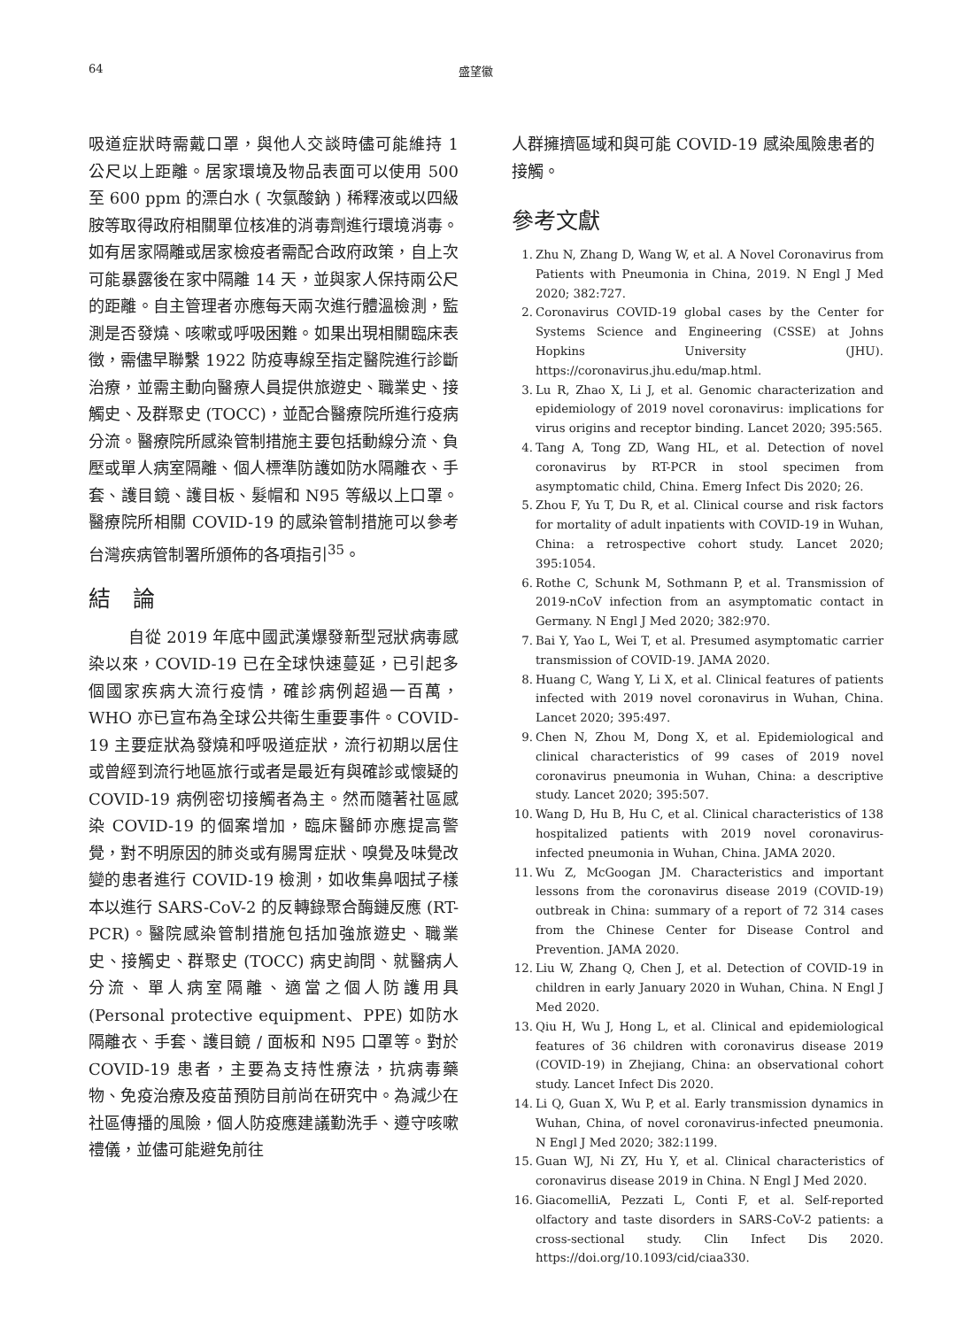64 盛望徽
吸道症狀時需戴口罩，與他人交談時儘可能維持 1 公尺以上距離。居家環境及物品表面可以使用 500 至 600 ppm 的漂白水 ( 次氯酸鈉 ) 稀釋液或以四級胺等取得政府相關單位核准的消毒劑進行環境消毒。如有居家隔離或居家檢疫者需配合政府政策，自上次可能暴露後在家中隔離 14 天，並與家人保持兩公尺的距離。自主管理者亦應每天兩次進行體溫檢測，監測是否發燒、咳嗽或呼吸困難。如果出現相關臨床表徵，需儘早聯繫 1922 防疫專線至指定醫院進行診斷治療，並需主動向醫療人員提供旅遊史、職業史、接觸史、及群聚史 (TOCC)，並配合醫療院所進行疫病分流。醫療院所感染管制措施主要包括動線分流、負壓或單人病室隔離、個人標準防護如防水隔離衣、手套、護目鏡、護目板、髮帽和 N95 等級以上口罩。醫療院所相關 COVID-19 的感染管制措施可以參考台灣疾病管制署所頒佈的各項指引<sup>35</sup>。
結　論
自從 2019 年底中國武漢爆發新型冠狀病毒感染以來，COVID-19 已在全球快速蔓延，已引起多個國家疾病大流行疫情，確診病例超過一百萬，WHO 亦已宣布為全球公共衛生重要事件。COVID-19 主要症狀為發燒和呼吸道症狀，流行初期以居住或曾經到流行地區旅行或者是最近有與確診或懷疑的 COVID-19 病例密切接觸者為主。然而隨著社區感染 COVID-19 的個案增加，臨床醫師亦應提高警覺，對不明原因的肺炎或有腸胃症狀、嗅覺及味覺改變的患者進行 COVID-19 檢測，如收集鼻咽拭子樣本以進行 SARS-CoV-2 的反轉錄聚合酶鏈反應 (RT-PCR)。醫院感染管制措施包括加強旅遊史、職業史、接觸史、群聚史 (TOCC) 病史詢問、就醫病人分流、單人病室隔離、適當之個人防護用具 (Personal protective equipment、PPE) 如防水隔離衣、手套、護目鏡 / 面板和 N95 口罩等。對於 COVID-19 患者，主要為支持性療法，抗病毒藥物、免疫治療及疫苗預防目前尚在研究中。為減少在社區傳播的風險，個人防疫應建議勤洗手、遵守咳嗽禮儀，並儘可能避免前往
人群擁擠區域和與可能 COVID-19 感染風險患者的接觸。
參考文獻
1. Zhu N, Zhang D, Wang W, et al. A Novel Coronavirus from Patients with Pneumonia in China, 2019. N Engl J Med 2020; 382:727.
2. Coronavirus COVID-19 global cases by the Center for Systems Science and Engineering (CSSE) at Johns Hopkins University (JHU). https://coronavirus.jhu.edu/map.html.
3. Lu R, Zhao X, Li J, et al. Genomic characterization and epidemiology of 2019 novel coronavirus: implications for virus origins and receptor binding. Lancet 2020; 395:565.
4. Tang A, Tong ZD, Wang HL, et al. Detection of novel coronavirus by RT-PCR in stool specimen from asymptomatic child, China. Emerg Infect Dis 2020; 26.
5. Zhou F, Yu T, Du R, et al. Clinical course and risk factors for mortality of adult inpatients with COVID-19 in Wuhan, China: a retrospective cohort study. Lancet 2020; 395:1054.
6. Rothe C, Schunk M, Sothmann P, et al. Transmission of 2019-nCoV infection from an asymptomatic contact in Germany. N Engl J Med 2020; 382:970.
7. Bai Y, Yao L, Wei T, et al. Presumed asymptomatic carrier transmission of COVID-19. JAMA 2020.
8. Huang C, Wang Y, Li X, et al. Clinical features of patients infected with 2019 novel coronavirus in Wuhan, China. Lancet 2020; 395:497.
9. Chen N, Zhou M, Dong X, et al. Epidemiological and clinical characteristics of 99 cases of 2019 novel coronavirus pneumonia in Wuhan, China: a descriptive study. Lancet 2020; 395:507.
10. Wang D, Hu B, Hu C, et al. Clinical characteristics of 138 hospitalized patients with 2019 novel coronavirus-infected pneumonia in Wuhan, China. JAMA 2020.
11. Wu Z, McGoogan JM. Characteristics and important lessons from the coronavirus disease 2019 (COVID-19) outbreak in China: summary of a report of 72 314 cases from the Chinese Center for Disease Control and Prevention. JAMA 2020.
12. Liu W, Zhang Q, Chen J, et al. Detection of COVID-19 in children in early January 2020 in Wuhan, China. N Engl J Med 2020.
13. Qiu H, Wu J, Hong L, et al. Clinical and epidemiological features of 36 children with coronavirus disease 2019 (COVID-19) in Zhejiang, China: an observational cohort study. Lancet Infect Dis 2020.
14. Li Q, Guan X, Wu P, et al. Early transmission dynamics in Wuhan, China, of novel coronavirus-infected pneumonia. N Engl J Med 2020; 382:1199.
15. Guan WJ, Ni ZY, Hu Y, et al. Clinical characteristics of coronavirus disease 2019 in China. N Engl J Med 2020.
16. GiacomelliA, Pezzati L, Conti F, et al. Self-reported olfactory and taste disorders in SARS-CoV-2 patients: a cross-sectional study. Clin Infect Dis 2020. https://doi.org/10.1093/cid/ciaa330.